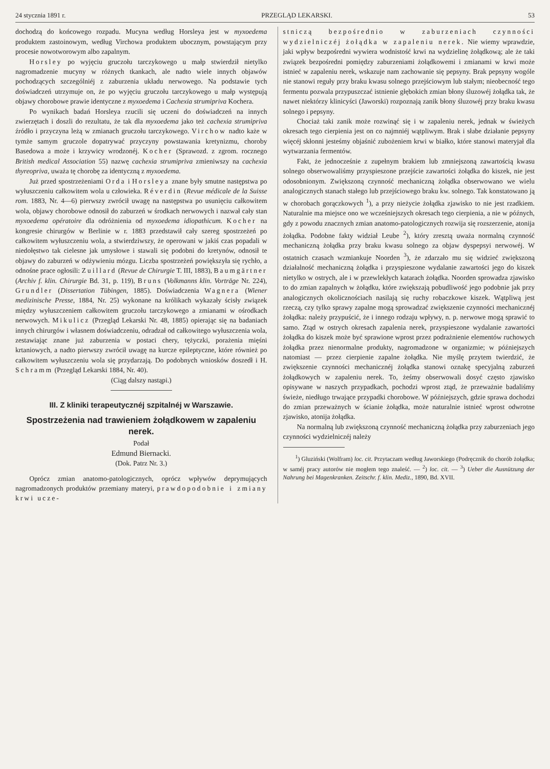24 stycznia 1891 r. PRZEGLĄD LEKARSKI. 53
dochodzą do końcowego rozpadu. Mucyna według Horsleya jest w myxoedema produktem zastoinowym, według Virchowa produktem ubocznym, powstającym przy procesie nowotworowym albo zapalnym.
Horsley po wyjęciu gruczołu tarczykowego u małp stwierdził nietylko nagromadzenie mucyny w różnych tkankach, ale nadto wiele innych objawów pochodzących szczególniéj z zaburzenia układu nerwowego. Na podstawie tych doświadczeń utrzymuje on, że po wyjęciu gruczołu tarczykowego u małp występują objawy chorobowe prawie identyczne z myxoedema i Cachexia strumipriva Kochera.
Po wynikach badań Horsleya rzucili się uczeni do doświadczeń na innych zwierzętach i doszli do rezultatu, że tak dla myxoedema jako też cachexia strumipriva źródło i przyczyna leżą w zmianach gruczołu tarczykowego. Virchow nadto każe w tymże samym gruczole dopatrywać przyczyny powstawania kretynizmu, choroby Basedowa a może i krzywicy wrodzonéj. Kocher (Sprawozd. z zgrom. rocznego British medical Association 55) nazwę cachexia strumipriva zmieniwszy na cachexia thyreopriva, uważa tę chorobę za identyczną z myxoedema.
Już przed spostrzeżeniami Orda i Horsleya znane były smutne następstwa po wyłuszczeniu całkowitem wola u człowieka. Réverdin (Revue médicale de la Suisse rom. 1883, Nr. 4—6) pierwszy zwrócił uwagę na następstwa po usunięciu całkowitem wola, objawy chorobowe odnosił do zaburzeń w środkach nerwowych i nazwał cały stan myxoedema opératoire dla odróżnienia od myxoedema idiopathicum. Kocher na kongresie chirurgów w Berlinie w r. 1883 przedstawił cały szereg spostrzeżeń po całkowitem wyłuszczeniu wola, a stwierdziwszy, że operowani w jakiś czas popadali w niedołęstwo tak cielesne jak umysłowe i stawali się podobni do kretynów, odnosił te objawy do zaburzeń w odżywieniu mózgu. Liczba spostrzeżeń powiększyła się rychło, a odnośne prace ogłosili: Zuillard (Revue de Chirurgie T. III, 1883), Baumgärtner (Archiv f. klin. Chirurgie Bd. 31, p. 119), Bruns (Volkmanns klin. Vorträge Nr. 224), Grundler (Dissertation Tübingen, 1885). Doświadczenia Wagnera (Wiener medizinische Presse, 1884, Nr. 25) wykonane na królikach wykazały ścisły związek między wyłuszczeniem całkowitem gruczołu tarczykowego a zmianami w ośrodkach nerwowych. Mikulicz (Przegląd Lekarski Nr. 48, 1885) opierając się na badaniach innych chirurgów i własnem doświadczeniu, odradzał od całkowitego wyłuszczenia wola, zestawiając znane już zaburzenia w postaci chery, tężyczki, porażenia mięśni krtaniowych, a nadto pierwszy zwrócił uwagę na kurcze epileptyczne, które również po całkowitem wyłuszczeniu wola się przydarzają. Do podobnych wniosków doszedł i H. Schramm (Przegląd Lekarski 1884, Nr. 40).
(Ciąg dalszy nastąpi.)
III. Z kliniki terapeutycznéj szpitalnéj w Warszawie.
Spostrzeżenia nad trawieniem żołądkowem w zapaleniu nerek.
Podał
Edmund Biernacki.
(Dok. Patrz Nr. 3.)
Oprócz zmian anatomo-patologicznych, oprócz wpływów deprymujących nagromadzonych produktów przemiany materyi, prawdopodobnie i zmiany krwi ucze-
stniczą bezpośrednio w zaburzeniach czynności wydzielniczéj żołądka w zapaleniu nerek. Nie wiemy wprawdzie, jaki wpływ bezpośredni wywiera wodnistość krwi na wydzielinę żołądkową; ale że taki związek bezpośredni pomiędzy zaburzeniami żołądkowemi i zmianami w krwi może istnieć w zapaleniu nerek, wskazuje nam zachowanie się pepsyny. Brak pepsyny wogóle nie stanowi reguły przy braku kwasu solnego przejściowym lub stałym; nieobecność tego fermentu pozwala przypuszczać istnienie głębokich zmian błony śluzowéj żołądka tak, że nawet niektórzy klinicyści (Jaworski) rozpoznają zanik błony śluzowéj przy braku kwasu solnego i pepsyny.
Chociaż taki zanik może rozwinąć się i w zapaleniu nerek, jednak w świeżych okresach tego cierpienia jest on co najmniéj wątpliwym. Brak i słabe działanie pepsyny więcéj skłonni jesteśmy objaśnić zubożeniem krwi w białko, które stanowi materyjał dla wytwarzania fermentów.
Fakt, że jednocześnie z zupełnym brakiem lub zmniejszoną zawartością kwasu solnego obserwowaliśmy przyspieszone przejście zawartości żołądka do kiszek, nie jest odosobnionym. Zwiększoną czynność mechaniczną żołądka obserwowano we wielu analogicznych stanach stałego lub przejściowego braku kw. solnego. Tak konstatowano ją w chorobach gorączkowych <sup>1</sup>), a przy nieżycie żołądka zjawisko to nie jest rzadkiem. Naturalnie ma miejsce ono we wcześniejszych okresach tego cierpienia, a nie w późnych, gdy z powodu znacznych zmian anatomo-patologicznych rozwija się rozszerzenie, atonija żołądka. Podobne fakty widział Leube <sup>2</sup>), który zresztą uważa normalną czynność mechaniczną żołądka przy braku kwasu solnego za objaw dyspepsyi nerwowéj. W ostatnich czasach wzmiankuje Noorden <sup>3</sup>), że zdarzało mu się widzieć zwiększoną działalność mechaniczną żołądka i przyspieszone wydalanie zawartości jego do kiszek nietylko w ostrych, ale i w przewlekłych katarach żołądka. Noorden sprowadza zjawisko to do zmian zapalnych w żołądku, które zwiększają pobudliwość jego podobnie jak przy analogicznych okolicznościach nasilają się ruchy robaczkowe kiszek. Wątpliwą jest rzeczą, czy tylko sprawy zapalne mogą sprowadzać zwiększenie czynności mechanicznéj żołądka: należy przypuścić, że i innego rodzaju wpływy, n. p. nerwowe mogą sprawić to samo. Ztąd w ostrych okresach zapalenia nerek, przyspieszone wydalanie zawartości żołądka do kiszek może być sprawione wprost przez podrażnienie elementów ruchowych żołądka przez nienormalne produkty, nagromadzone w organizmie; w późniejszych natomiast — przez cierpienie zapalne żołądka. Nie myślę przytem twierdzić, że zwiększenie czynności mechanicznéj żołądka stanowi oznakę specyjalną zaburzeń żołądkowych w zapaleniu nerek. To, żeśmy obserwowali dosyć często zjawisko opisywane w naszych przypadkach, pochodzi wprost ztąd, że przeważnie badaliśmy świeże, niedługo trwające przypadki chorobowe. W późniejszych, gdzie sprawa dochodzi do zmian przeważnych w ścianie żołądka, może naturalnie istnieć wprost odwrotne zjawisko, atonija żołądka.
Na normalną lub zwiększoną czynność mechaniczną żołądka przy zaburzeniach jego czynności wydzielniczéj należy
<sup>1</sup>) Gluziński (Wolfram) loc. cit. Przytaczam według Jaworskiego (Podręcznik do chorób żołądka; w saméj pracy autorów nie mogłem tego znaleść. — <sup>2</sup>) loc. cit. — <sup>3</sup>) Ueber die Ausnützung der Nahrung bei Magenkranken. Zeitschr. f. klin. Mediz., 1890, Bd. XVII.